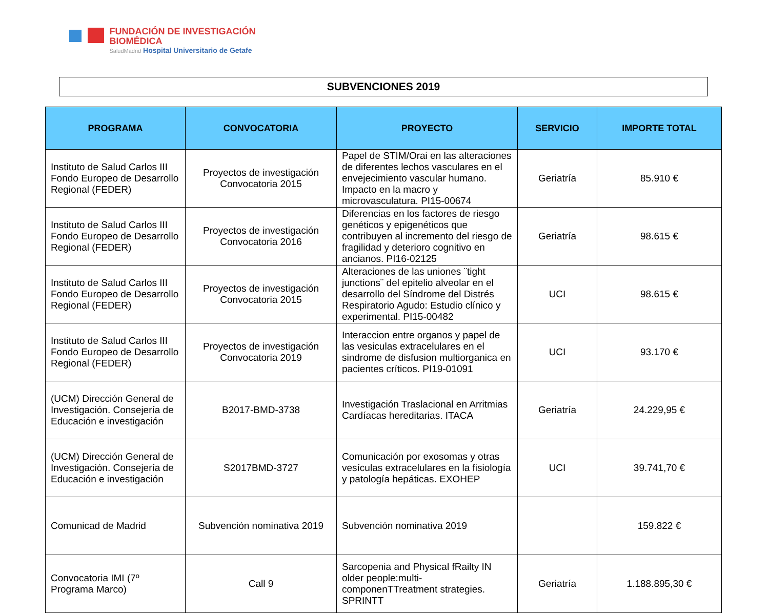FUNDACIÓN DE INVESTIGACIÓN
BIOMÉDICA
SaludMadrid Hospital Universitario de Getafe
SUBVENCIONES 2019
| PROGRAMA | CONVOCATORIA | PROYECTO | SERVICIO | IMPORTE TOTAL |
| --- | --- | --- | --- | --- |
| Instituto de Salud Carlos III Fondo Europeo de Desarrollo Regional (FEDER) | Proyectos de investigación Convocatoria 2015 | Papel de STIM/Orai en las alteraciones de diferentes lechos vasculares en el envejecimiento vascular humano. Impacto en la macro y microvasculatura. PI15-00674 | Geriatría | 85.910 € |
| Instituto de Salud Carlos III Fondo Europeo de Desarrollo Regional (FEDER) | Proyectos de investigación Convocatoria 2016 | Diferencias en los factores de riesgo genéticos y epigenéticos que contribuyen al incremento del riesgo de fragilidad y deterioro cognitivo en ancianos. PI16-02125 | Geriatría | 98.615 € |
| Instituto de Salud Carlos III Fondo Europeo de Desarrollo Regional (FEDER) | Proyectos de investigación Convocatoria 2015 | Alteraciones de las uniones ¨tight junctions¨ del epitelio alveolar en el desarrollo del Síndrome del Distrés Respiratorio Agudo: Estudio clínico y experimental. PI15-00482 | UCI | 98.615 € |
| Instituto de Salud Carlos III Fondo Europeo de Desarrollo Regional (FEDER) | Proyectos de investigación Convocatoria 2019 | Interaccion entre organos y papel de las vesiculas extracelulares en el sindrome de disfusion multiorganica en pacientes críticos. PI19-01091 | UCI | 93.170 € |
| (UCM) Dirección General de Investigación. Consejería de Educación e investigación | B2017-BMD-3738 | Investigación Traslacional en Arritmias Cardíacas hereditarias. ITACA | Geriatría | 24.229,95 € |
| (UCM) Dirección General de Investigación. Consejería de Educación e investigación | S2017BMD-3727 | Comunicación por exosomas y otras vesículas extracelulares en la fisiología y patología hepáticas. EXOHEP | UCI | 39.741,70 € |
| Comunicad de Madrid | Subvención nominativa 2019 | Subvención nominativa 2019 | | 159.822 € |
| Convocatoria IMI (7º Programa Marco) | Call 9 | Sarcopenia and Physical fRailty IN older people:multi-componenTTreatment strategies. SPRINTT | Geriatría | 1.188.895,30 € |